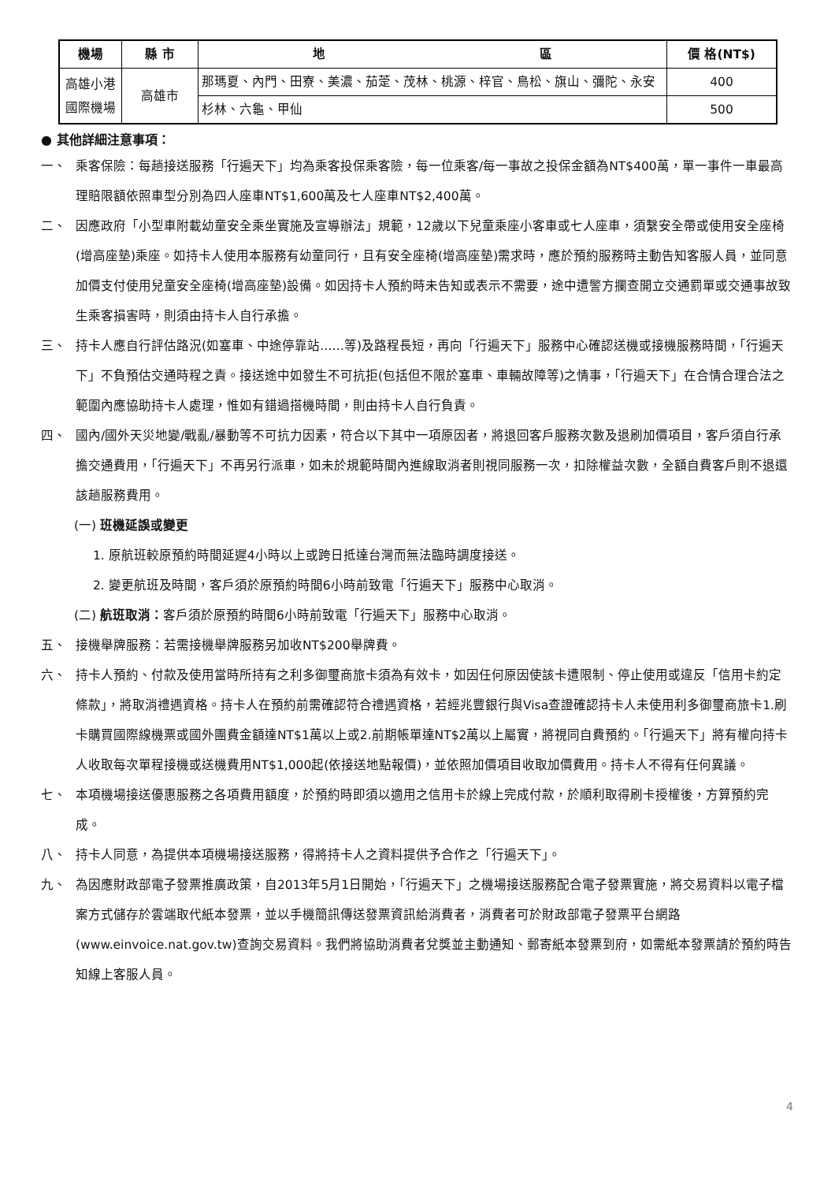| 機場 | 縣 市 | 地 區 | 價 格(NT$) |
| --- | --- | --- | --- |
| 高雄小港國際機場 | 高雄市 | 那瑪夏、內門、田寮、美濃、茄萣、茂林、桃源、梓官、鳥松、旗山、彌陀、永安 | 400 |
| | | 杉林、六龜、甲仙 | 500 |
● 其他詳細注意事項：
一、 乘客保險：每趟接送服務「行遍天下」均為乘客投保乘客險，每一位乘客/每一事故之投保金額為NT$400萬，單一事件一車最高理賠限額依照車型分別為四人座車NT$1,600萬及七人座車NT$2,400萬。
二、 因應政府「小型車附載幼童安全乘坐實施及宣導辦法」規範，12歲以下兒童乘座小客車或七人座車，須繫安全帶或使用安全座椅(增高座墊)乘座。如持卡人使用本服務有幼童同行，且有安全座椅(增高座墊)需求時，應於預約服務時主動告知客服人員，並同意加價支付使用兒童安全座椅(增高座墊)設備。如因持卡人預約時未告知或表示不需要，途中遭警方攔查開立交通罰單或交通事故致生乘客損害時，則須由持卡人自行承擔。
三、 持卡人應自行評估路況(如塞車、中途停靠站……等)及路程長短，再向「行遍天下」服務中心確認送機或接機服務時間，「行遍天下」不負預估交通時程之責。接送途中如發生不可抗拒(包括但不限於塞車、車輛故障等)之情事，「行遍天下」在合情合理合法之範圍內應協助持卡人處理，惟如有錯過搭機時間，則由持卡人自行負責。
四、 國內/國外天災地變/戰亂/暴動等不可抗力因素，符合以下其中一項原因者，將退回客戶服務次數及退刷加價項目，客戶須自行承擔交通費用，「行遍天下」不再另行派車，如未於規範時間內進線取消者則視同服務一次，扣除權益次數，全額自費客戶則不退還該趟服務費用。
(一) 班機延誤或變更
1. 原航班較原預約時間延遲4小時以上或跨日抵達台灣而無法臨時調度接送。
2. 變更航班及時間，客戶須於原預約時間6小時前致電「行遍天下」服務中心取消。
(二) 航班取消：客戶須於原預約時間6小時前致電「行遍天下」服務中心取消。
五、 接機舉牌服務：若需接機舉牌服務另加收NT$200舉牌費。
六、 持卡人預約、付款及使用當時所持有之利多御璽商旅卡須為有效卡，如因任何原因使該卡遭限制、停止使用或違反「信用卡約定條款」，將取消禮遇資格。持卡人在預約前需確認符合禮遇資格，若經兆豐銀行與Visa查證確認持卡人未使用利多御璽商旅卡1.刷卡購買國際線機票或國外團費金額達NT$1萬以上或2.前期帳單達NT$2萬以上屬實，將視同自費預約。「行遍天下」將有權向持卡人收取每次單程接機或送機費用NT$1,000起(依接送地點報價)，並依照加價項目收取加價費用。持卡人不得有任何異議。
七、 本項機場接送優惠服務之各項費用額度，於預約時即須以適用之信用卡於線上完成付款，於順利取得刷卡授權後，方算預約完成。
八、 持卡人同意，為提供本項機場接送服務，得將持卡人之資料提供予合作之「行遍天下」。
九、 為因應財政部電子發票推廣政策，自2013年5月1日開始，「行遍天下」之機場接送服務配合電子發票實施，將交易資料以電子檔案方式儲存於雲端取代紙本發票，並以手機簡訊傳送發票資訊給消費者，消費者可於財政部電子發票平台網路(www.einvoice.nat.gov.tw)查詢交易資料。我們將協助消費者兌獎並主動通知、郵寄紙本發票到府，如需紙本發票請於預約時告知線上客服人員。
4